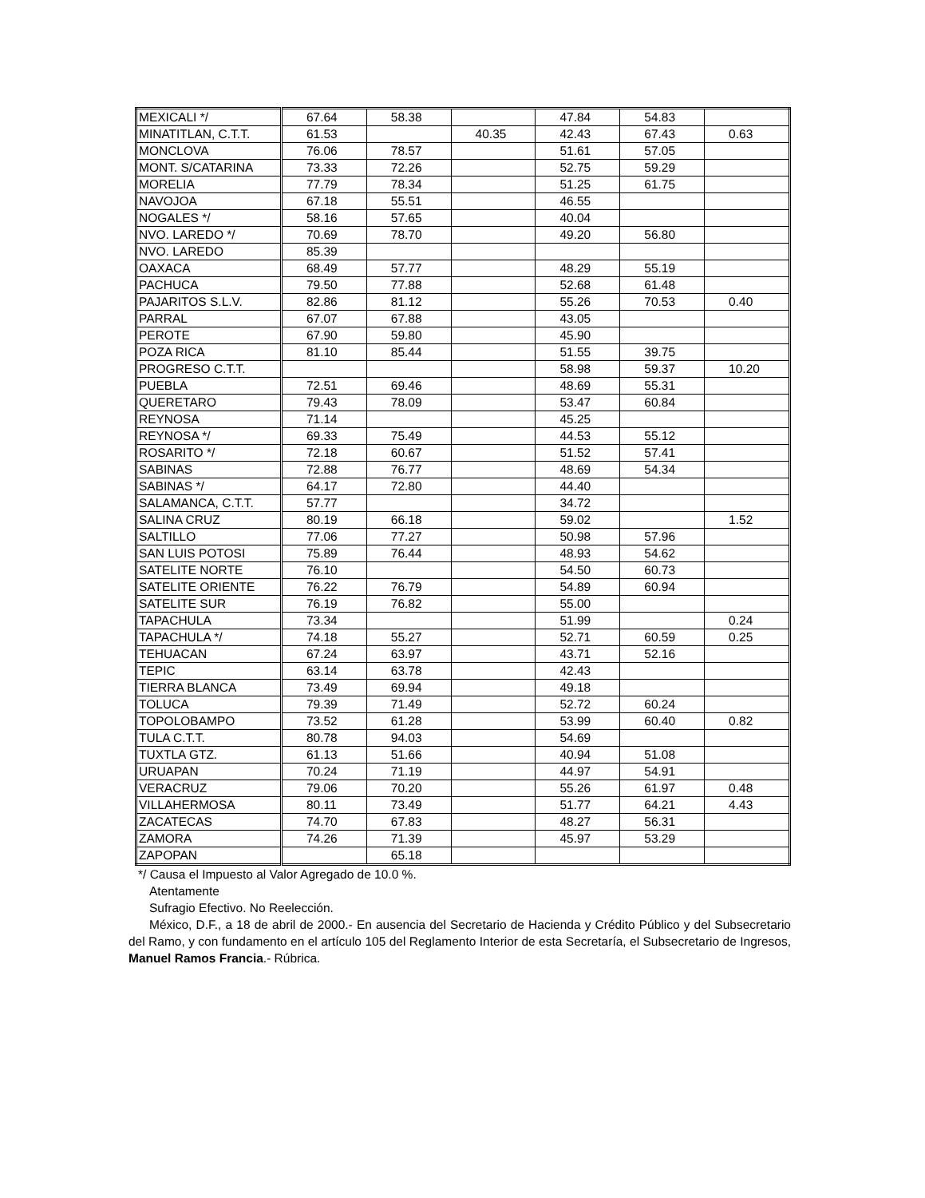| MEXICALI */ | 67.64 | 58.38 | | 47.84 | 54.83 | |
| MINATITLAN, C.T.T. | 61.53 | | 40.35 | 42.43 | 67.43 | 0.63 |
| MONCLOVA | 76.06 | 78.57 | | 51.61 | 57.05 | |
| MONT. S/CATARINA | 73.33 | 72.26 | | 52.75 | 59.29 | |
| MORELIA | 77.79 | 78.34 | | 51.25 | 61.75 | |
| NAVOJOA | 67.18 | 55.51 | | 46.55 | | |
| NOGALES */ | 58.16 | 57.65 | | 40.04 | | |
| NVO. LAREDO */ | 70.69 | 78.70 | | 49.20 | 56.80 | |
| NVO. LAREDO | 85.39 | | | | | |
| OAXACA | 68.49 | 57.77 | | 48.29 | 55.19 | |
| PACHUCA | 79.50 | 77.88 | | 52.68 | 61.48 | |
| PAJARITOS S.L.V. | 82.86 | 81.12 | | 55.26 | 70.53 | 0.40 |
| PARRAL | 67.07 | 67.88 | | 43.05 | | |
| PEROTE | 67.90 | 59.80 | | 45.90 | | |
| POZA RICA | 81.10 | 85.44 | | 51.55 | 39.75 | |
| PROGRESO C.T.T. | | | | 58.98 | 59.37 | 10.20 |
| PUEBLA | 72.51 | 69.46 | | 48.69 | 55.31 | |
| QUERETARO | 79.43 | 78.09 | | 53.47 | 60.84 | |
| REYNOSA | 71.14 | | | 45.25 | | |
| REYNOSA */ | 69.33 | 75.49 | | 44.53 | 55.12 | |
| ROSARITO */ | 72.18 | 60.67 | | 51.52 | 57.41 | |
| SABINAS | 72.88 | 76.77 | | 48.69 | 54.34 | |
| SABINAS */ | 64.17 | 72.80 | | 44.40 | | |
| SALAMANCA, C.T.T. | 57.77 | | | 34.72 | | |
| SALINA CRUZ | 80.19 | 66.18 | | 59.02 | | 1.52 |
| SALTILLO | 77.06 | 77.27 | | 50.98 | 57.96 | |
| SAN LUIS POTOSI | 75.89 | 76.44 | | 48.93 | 54.62 | |
| SATELITE NORTE | 76.10 | | | 54.50 | 60.73 | |
| SATELITE ORIENTE | 76.22 | 76.79 | | 54.89 | 60.94 | |
| SATELITE SUR | 76.19 | 76.82 | | 55.00 | | |
| TAPACHULA | 73.34 | | | 51.99 | | 0.24 |
| TAPACHULA */ | 74.18 | 55.27 | | 52.71 | 60.59 | 0.25 |
| TEHUACAN | 67.24 | 63.97 | | 43.71 | 52.16 | |
| TEPIC | 63.14 | 63.78 | | 42.43 | | |
| TIERRA BLANCA | 73.49 | 69.94 | | 49.18 | | |
| TOLUCA | 79.39 | 71.49 | | 52.72 | 60.24 | |
| TOPOLOBAMPO | 73.52 | 61.28 | | 53.99 | 60.40 | 0.82 |
| TULA C.T.T. | 80.78 | 94.03 | | 54.69 | | |
| TUXTLA GTZ. | 61.13 | 51.66 | | 40.94 | 51.08 | |
| URUAPAN | 70.24 | 71.19 | | 44.97 | 54.91 | |
| VERACRUZ | 79.06 | 70.20 | | 55.26 | 61.97 | 0.48 |
| VILLAHERMOSA | 80.11 | 73.49 | | 51.77 | 64.21 | 4.43 |
| ZACATECAS | 74.70 | 67.83 | | 48.27 | 56.31 | |
| ZAMORA | 74.26 | 71.39 | | 45.97 | 53.29 | |
| ZAPOPAN | | 65.18 | | | | |
*/ Causa el Impuesto al Valor Agregado de 10.0 %.
Atentamente
Sufragio Efectivo. No Reelección.
México, D.F., a 18 de abril de 2000.- En ausencia del Secretario de Hacienda y Crédito Público y del Subsecretario del Ramo, y con fundamento en el artículo 105 del Reglamento Interior de esta Secretaría, el Subsecretario de Ingresos, Manuel Ramos Francia.- Rúbrica.